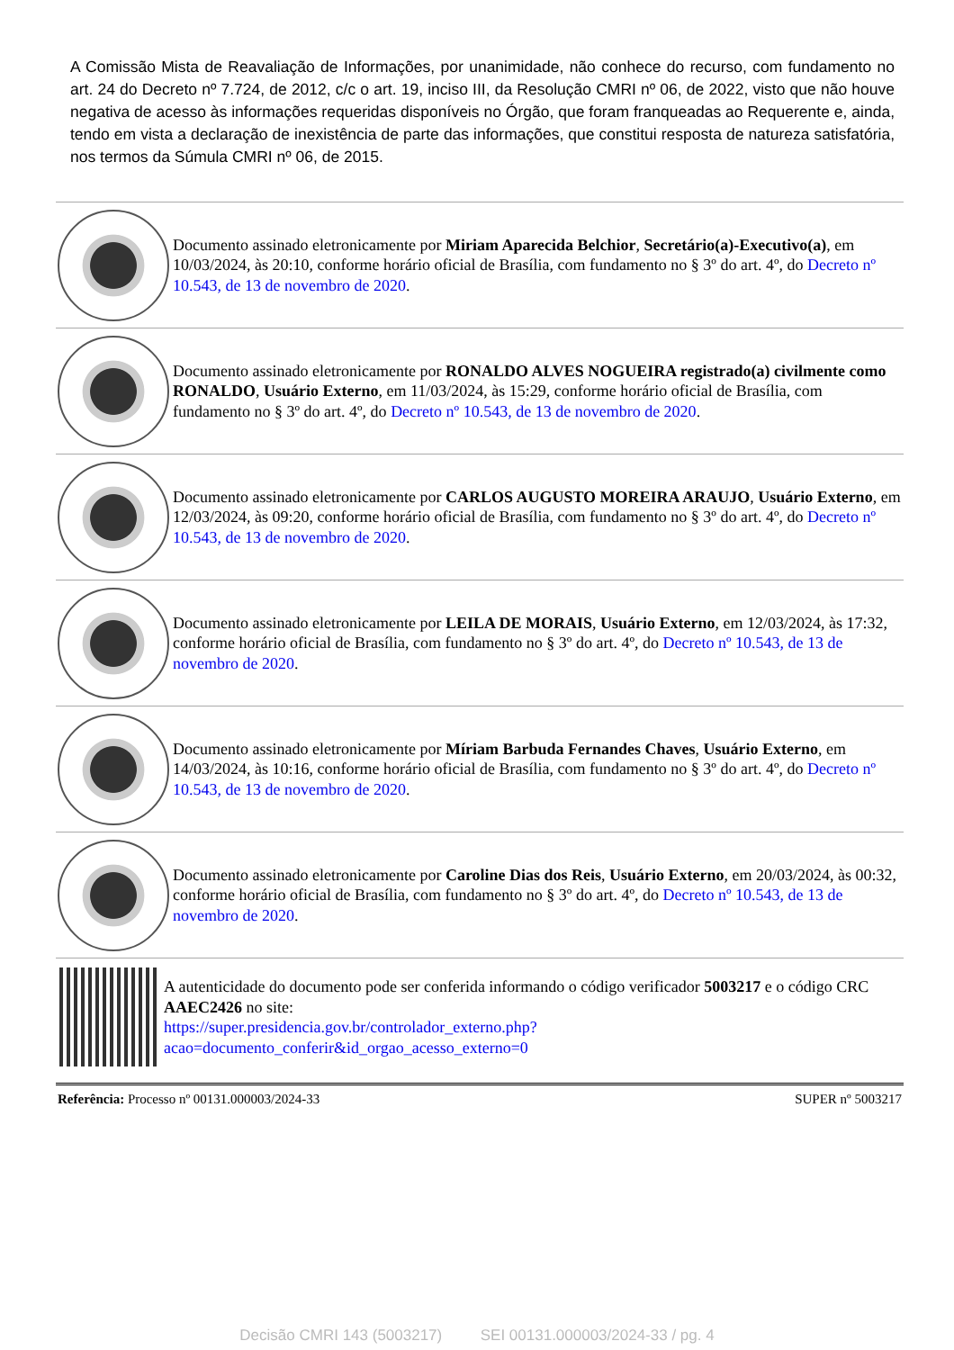A Comissão Mista de Reavaliação de Informações, por unanimidade, não conhece do recurso, com fundamento no art. 24 do Decreto nº 7.724, de 2012, c/c o art. 19, inciso III, da Resolução CMRI nº 06, de 2022, visto que não houve negativa de acesso às informações requeridas disponíveis no Órgão, que foram franqueadas ao Requerente e, ainda, tendo em vista a declaração de inexistência de parte das informações, que constitui resposta de natureza satisfatória, nos termos da Súmula CMRI nº 06, de 2015.
Documento assinado eletronicamente por Miriam Aparecida Belchior, Secretário(a)-Executivo(a), em 10/03/2024, às 20:10, conforme horário oficial de Brasília, com fundamento no § 3º do art. 4º, do Decreto nº 10.543, de 13 de novembro de 2020.
Documento assinado eletronicamente por RONALDO ALVES NOGUEIRA registrado(a) civilmente como RONALDO, Usuário Externo, em 11/03/2024, às 15:29, conforme horário oficial de Brasília, com fundamento no § 3º do art. 4º, do Decreto nº 10.543, de 13 de novembro de 2020.
Documento assinado eletronicamente por CARLOS AUGUSTO MOREIRA ARAUJO, Usuário Externo, em 12/03/2024, às 09:20, conforme horário oficial de Brasília, com fundamento no § 3º do art. 4º, do Decreto nº 10.543, de 13 de novembro de 2020.
Documento assinado eletronicamente por LEILA DE MORAIS, Usuário Externo, em 12/03/2024, às 17:32, conforme horário oficial de Brasília, com fundamento no § 3º do art. 4º, do Decreto nº 10.543, de 13 de novembro de 2020.
Documento assinado eletronicamente por Míriam Barbuda Fernandes Chaves, Usuário Externo, em 14/03/2024, às 10:16, conforme horário oficial de Brasília, com fundamento no § 3º do art. 4º, do Decreto nº 10.543, de 13 de novembro de 2020.
Documento assinado eletronicamente por Caroline Dias dos Reis, Usuário Externo, em 20/03/2024, às 00:32, conforme horário oficial de Brasília, com fundamento no § 3º do art. 4º, do Decreto nº 10.543, de 13 de novembro de 2020.
A autenticidade do documento pode ser conferida informando o código verificador 5003217 e o código CRC AAEC2426 no site:
https://super.presidencia.gov.br/controlador_externo.php?
acao=documento_conferir&id_orgao_acesso_externo=0
Referência: Processo nº 00131.000003/2024-33 SUPER nº 5003217
Decisão CMRI 143 (5003217) SEI 00131.000003/2024-33 / pg. 4